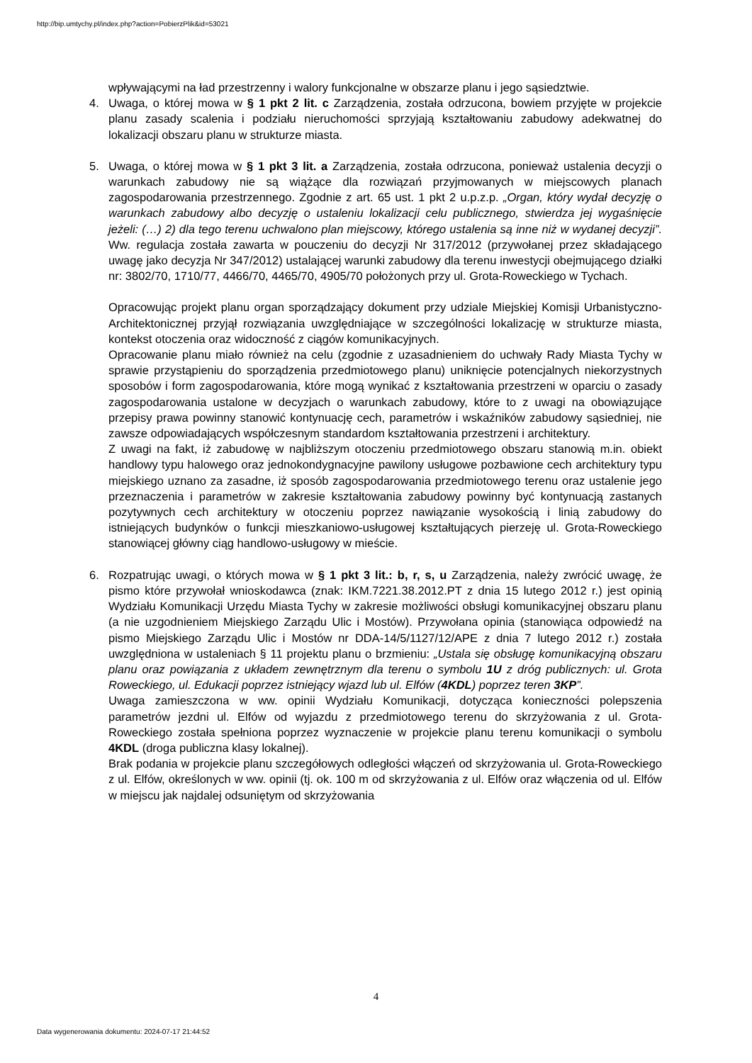http://bip.umtychy.pl/index.php?action=PobierzPlik&id=53021
wpływającymi na ład przestrzenny i walory funkcjonalne w obszarze planu i jego sąsiedztwie.
4. Uwaga, o której mowa w § 1 pkt 2 lit. c Zarządzenia, została odrzucona, bowiem przyjęte w projekcie planu zasady scalenia i podziału nieruchomości sprzyjają kształtowaniu zabudowy adekwatnej do lokalizacji obszaru planu w strukturze miasta.
5. Uwaga, o której mowa w § 1 pkt 3 lit. a Zarządzenia, została odrzucona, ponieważ ustalenia decyzji o warunkach zabudowy nie są wiążące dla rozwiązań przyjmowanych w miejscowych planach zagospodarowania przestrzennego. Zgodnie z art. 65 ust. 1 pkt 2 u.p.z.p. „Organ, który wydał decyzję o warunkach zabudowy albo decyzję o ustaleniu lokalizacji celu publicznego, stwierdza jej wygaśnięcie jeżeli: (…) 2) dla tego terenu uchwalono plan miejscowy, którego ustalenia są inne niż w wydanej decyzji”. Ww. regulacja została zawarta w pouczeniu do decyzji Nr 317/2012 (przywołanej przez składającego uwagę jako decyzja Nr 347/2012) ustalającej warunki zabudowy dla terenu inwestycji obejmującego działki nr: 3802/70, 1710/77, 4466/70, 4465/70, 4905/70 położonych przy ul. Grota-Roweckiego w Tychach.
Opracowując projekt planu organ sporządzający dokument przy udziale Miejskiej Komisji Urbanistyczno-Architektonicznej przyjął rozwiązania uwzględniające w szczególności lokalizację w strukturze miasta, kontekst otoczenia oraz widoczność z ciągów komunikacyjnych.
Opracowanie planu miało również na celu (zgodnie z uzasadnieniem do uchwały Rady Miasta Tychy w sprawie przystąpieniu do sporządzenia przedmiotowego planu) uniknięcie potencjalnych niekorzystnych sposobów i form zagospodarowania, które mogą wynikać z kształtowania przestrzeni w oparciu o zasady zagospodarowania ustalone w decyzjach o warunkach zabudowy, które to z uwagi na obowiązujące przepisy prawa powinny stanowić kontynuację cech, parametrów i wskaźników zabudowy sąsiedniej, nie zawsze odpowiadających współczesnym standardom kształtowania przestrzeni i architektury.
Z uwagi na fakt, iż zabudowę w najbliższym otoczeniu przedmiotowego obszaru stanowią m.in. obiekt handlowy typu halowego oraz jednokondygnacyjne pawilony usługowe pozbawione cech architektury typu miejskiego uznano za zasadne, iż sposób zagospodarowania przedmiotowego terenu oraz ustalenie jego przeznaczenia i parametrów w zakresie kształtowania zabudowy powinny być kontynuacją zastanych pozytywnych cech architektury w otoczeniu poprzez nawiązanie wysokością i linią zabudowy do istniejących budynków o funkcji mieszkaniowo-usługowej kształtujących pierzeję ul. Grota-Roweckiego stanowiącej główny ciąg handlowo-usługowy w mieście.
6. Rozpatrując uwagi, o których mowa w § 1 pkt 3 lit.: b, r, s, u Zarządzenia, należy zwrócić uwagę, że pismo które przywołał wnioskodawca (znak: IKM.7221.38.2012.PT z dnia 15 lutego 2012 r.) jest opinią Wydziału Komunikacji Urzędu Miasta Tychy w zakresie możliwości obsługi komunikacyjnej obszaru planu (a nie uzgodnieniem Miejskiego Zarządu Ulic i Mostów). Przywołana opinia (stanowiąca odpowiedź na pismo Miejskiego Zarządu Ulic i Mostów nr DDA-14/5/1127/12/APE z dnia 7 lutego 2012 r.) została uwzględniona w ustaleniach § 11 projektu planu o brzmieniu: „Ustala się obsługę komunikacyjną obszaru planu oraz powiązania z układem zewnętrznym dla terenu o symbolu 1U z dróg publicznych: ul. Grota Roweckiego, ul. Edukacji poprzez istniejący wjazd lub ul. Elfów (4KDL) poprzez teren 3KP”.
Uwaga zamieszczona w ww. opinii Wydziału Komunikacji, dotycząca konieczności polepszenia parametrów jezdni ul. Elfów od wyjazdu z przedmiotowego terenu do skrzyżowania z ul. Grota-Roweckiego została spełniona poprzez wyznaczenie w projekcie planu terenu komunikacji o symbolu 4KDL (droga publiczna klasy lokalnej).
Brak podania w projekcie planu szczegółowych odległości włączeń od skrzyżowania ul. Grota-Roweckiego z ul. Elfów, określonych w ww. opinii (tj. ok. 100 m od skrzyżowania z ul. Elfów oraz włączenia od ul. Elfów w miejscu jak najdalej odsuniętym od skrzyżowania
4
Data wygenerowania dokumentu: 2024-07-17 21:44:52